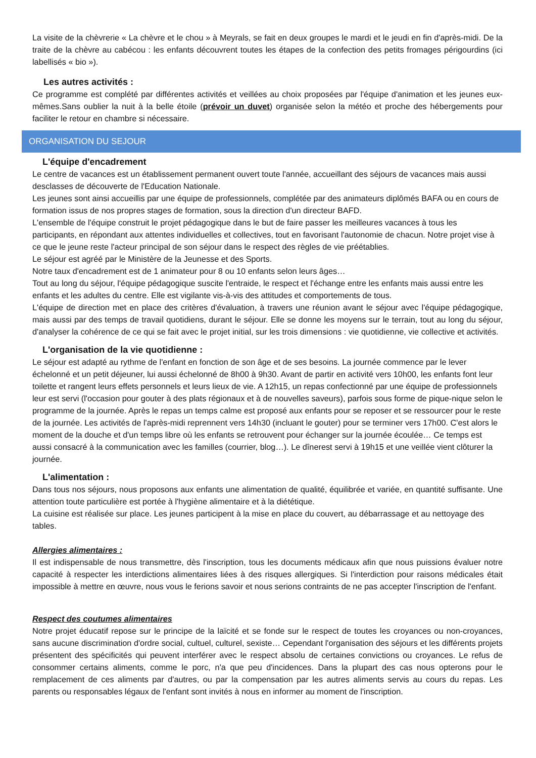La visite de la chèvrerie « La chèvre et le chou » à Meyrals, se fait en deux groupes le mardi et le jeudi en fin d'après-midi. De la traite de la chèvre au cabécou : les enfants découvrent toutes les étapes de la confection des petits fromages périgourdins (ici labellisés « bio »).
Les autres activités :
Ce programme est complété par différentes activités et veillées au choix proposées par l'équipe d'animation et les jeunes eux-mêmes.Sans oublier la nuit à la belle étoile (prévoir un duvet) organisée selon la météo et proche des hébergements pour faciliter le retour en chambre si nécessaire.
ORGANISATION DU SEJOUR
L'équipe d'encadrement
Le centre de vacances est un établissement permanent ouvert toute l'année, accueillant des séjours de vacances mais aussi desclasses de découverte de l'Education Nationale.
Les jeunes sont ainsi accueillis par une équipe de professionnels, complétée par des animateurs diplômés BAFA ou en cours de formation issus de nos propres stages de formation, sous la direction d'un directeur BAFD.
L'ensemble de l'équipe construit le projet pédagogique dans le but de faire passer les meilleures vacances à tous les participants, en répondant aux attentes individuelles et collectives, tout en favorisant l'autonomie de chacun. Notre projet vise à ce que le jeune reste l'acteur principal de son séjour dans le respect des règles de vie préétablies.
Le séjour est agréé par le Ministère de la Jeunesse et des Sports.
Notre taux d'encadrement est de 1 animateur pour 8 ou 10 enfants selon leurs âges…
Tout au long du séjour, l'équipe pédagogique suscite l'entraide, le respect et l'échange entre les enfants mais aussi entre les enfants et les adultes du centre. Elle est vigilante vis-à-vis des attitudes et comportements de tous.
L'équipe de direction met en place des critères d'évaluation, à travers une réunion avant le séjour avec l'équipe pédagogique, mais aussi par des temps de travail quotidiens, durant le séjour. Elle se donne les moyens sur le terrain, tout au long du séjour, d'analyser la cohérence de ce qui se fait avec le projet initial, sur les trois dimensions : vie quotidienne, vie collective et activités.
L'organisation de la vie quotidienne :
Le séjour est adapté au rythme de l'enfant en fonction de son âge et de ses besoins. La journée commence par le lever échelonné et un petit déjeuner, lui aussi échelonné de 8h00 à 9h30. Avant de partir en activité vers 10h00, les enfants font leur toilette et rangent leurs effets personnels et leurs lieux de vie. A 12h15, un repas confectionné par une équipe de professionnels leur est servi (l'occasion pour gouter à des plats régionaux et à de nouvelles saveurs), parfois sous forme de pique-nique selon le programme de la journée. Après le repas un temps calme est proposé aux enfants pour se reposer et se ressourcer pour le reste de la journée. Les activités de l'après-midi reprennent vers 14h30 (incluant le gouter) pour se terminer vers 17h00. C'est alors le moment de la douche et d'un temps libre où les enfants se retrouvent pour échanger sur la journée écoulée… Ce temps est aussi consacré à la communication avec les familles (courrier, blog…). Le dînerest servi à 19h15 et une veillée vient clôturer la journée.
L'alimentation :
Dans tous nos séjours, nous proposons aux enfants une alimentation de qualité, équilibrée et variée, en quantité suffisante. Une attention toute particulière est portée à l'hygiène alimentaire et à la diététique.
La cuisine est réalisée sur place. Les jeunes participent à la mise en place du couvert, au débarrassage et au nettoyage des tables.
Allergies alimentaires :
Il est indispensable de nous transmettre, dès l'inscription, tous les documents médicaux afin que nous puissions évaluer notre capacité à respecter les interdictions alimentaires liées à des risques allergiques. Si l'interdiction pour raisons médicales était impossible à mettre en œuvre, nous vous le ferions savoir et nous serions contraints de ne pas accepter l'inscription de l'enfant.
Respect des coutumes alimentaires
Notre projet éducatif repose sur le principe de la laïcité et se fonde sur le respect de toutes les croyances ou non-croyances, sans aucune discrimination d'ordre social, cultuel, culturel, sexiste… Cependant l'organisation des séjours et les différents projets présentent des spécificités qui peuvent interférer avec le respect absolu de certaines convictions ou croyances. Le refus de consommer certains aliments, comme le porc, n'a que peu d'incidences. Dans la plupart des cas nous opterons pour le remplacement de ces aliments par d'autres, ou par la compensation par les autres aliments servis au cours du repas. Les parents ou responsables légaux de l'enfant sont invités à nous en informer au moment de l'inscription.